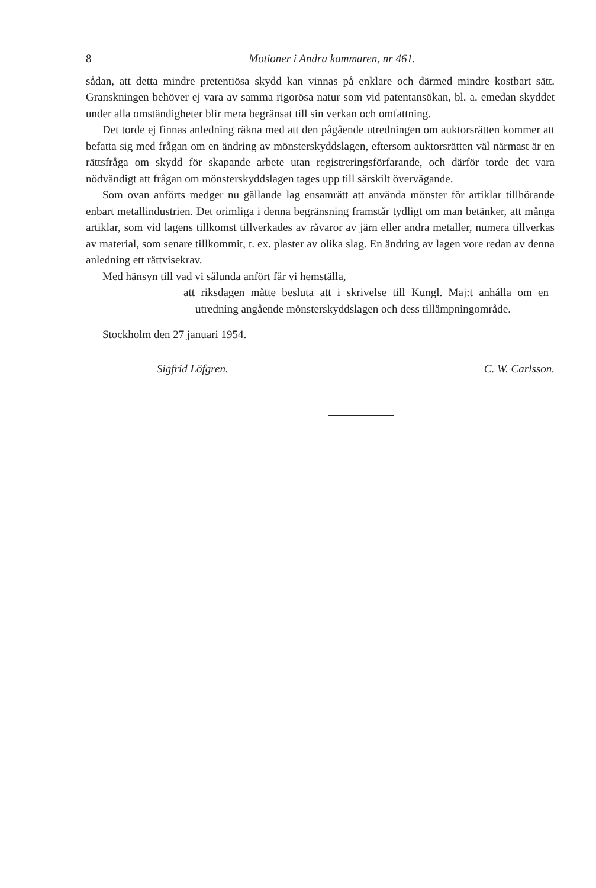8 Motioner i Andra kammaren, nr 461.
sådan, att detta mindre pretentiösa skydd kan vinnas på enklare och därmed mindre kostbart sätt. Granskningen behöver ej vara av samma rigorösa natur som vid patentansökan, bl. a. emedan skyddet under alla omständigheter blir mera begränsat till sin verkan och omfattning.
Det torde ej finnas anledning räkna med att den pågående utredningen om auktorsrätten kommer att befatta sig med frågan om en ändring av mönsterskyddslagen, eftersom auktorsrätten väl närmast är en rättsfråga om skydd för skapande arbete utan registreringsförfarande, och därför torde det vara nödvändigt att frågan om mönsterskyddslagen tages upp till särskilt övervägande.
Som ovan anförts medger nu gällande lag ensamrätt att använda mönster för artiklar tillhörande enbart metallindustrien. Det orimliga i denna begränsning framstår tydligt om man betänker, att många artiklar, som vid lagens tillkomst tillverkades av råvaror av järn eller andra metaller, numera tillverkas av material, som senare tillkommit, t. ex. plaster av olika slag. En ändring av lagen vore redan av denna anledning ett rättvisekrav.
Med hänsyn till vad vi sålunda anfört får vi hemställa,
att riksdagen måtte besluta att i skrivelse till Kungl. Maj:t anhålla om en utredning angående mönsterskyddslagen och dess tillämpningområde.
Stockholm den 27 januari 1954.
Sigfrid Löfgren. C. W. Carlsson.